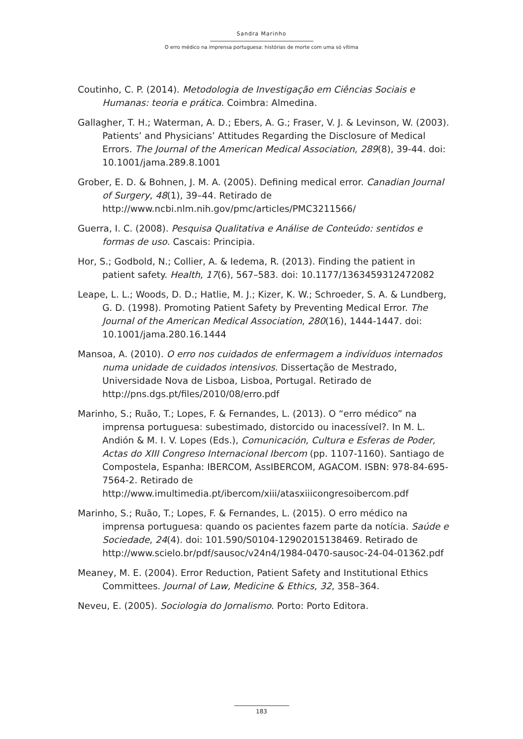Sandra Marinho
O erro médico na imprensa portuguesa: histórias de morte com uma só vítima
Coutinho, C. P. (2014). Metodologia de Investigação em Ciências Sociais e Humanas: teoria e prática. Coimbra: Almedina.
Gallagher, T. H.; Waterman, A. D.; Ebers, A. G.; Fraser, V. J. & Levinson, W. (2003). Patients’ and Physicians’ Attitudes Regarding the Disclosure of Medical Errors. The Journal of the American Medical Association, 289(8), 39-44. doi: 10.1001/jama.289.8.1001
Grober, E. D. & Bohnen, J. M. A. (2005). Defining medical error. Canadian Journal of Surgery, 48(1), 39–44. Retirado de http://www.ncbi.nlm.nih.gov/pmc/articles/PMC3211566/
Guerra, I. C. (2008). Pesquisa Qualitativa e Análise de Conteúdo: sentidos e formas de uso. Cascais: Principia.
Hor, S.; Godbold, N.; Collier, A. & Iedema, R. (2013). Finding the patient in patient safety. Health, 17(6), 567–583. doi: 10.1177/1363459312472082
Leape, L. L.; Woods, D. D.; Hatlie, M. J.; Kizer, K. W.; Schroeder, S. A. & Lundberg, G. D. (1998). Promoting Patient Safety by Preventing Medical Error. The Journal of the American Medical Association, 280(16), 1444-1447. doi: 10.1001/jama.280.16.1444
Mansoa, A. (2010). O erro nos cuidados de enfermagem a indivíduos internados numa unidade de cuidados intensivos. Dissertação de Mestrado, Universidade Nova de Lisboa, Lisboa, Portugal. Retirado de http://pns.dgs.pt/files/2010/08/erro.pdf
Marinho, S.; Ruão, T.; Lopes, F. & Fernandes, L. (2013). O “erro médico” na imprensa portuguesa: subestimado, distorcido ou inacessível?. In M. L. Andión & M. I. V. Lopes (Eds.), Comunicación, Cultura e Esferas de Poder, Actas do XIII Congreso Internacional Ibercom (pp. 1107-1160). Santiago de Compostela, Espanha: IBERCOM, AssIBERCOM, AGACOM. ISBN: 978-84-695-7564-2. Retirado de http://www.imultimedia.pt/ibercom/xiii/atasxiiicongresoibercom.pdf
Marinho, S.; Ruão, T.; Lopes, F. & Fernandes, L. (2015). O erro médico na imprensa portuguesa: quando os pacientes fazem parte da notícia. Saúde e Sociedade, 24(4). doi: 101.590/S0104-12902015138469. Retirado de http://www.scielo.br/pdf/sausoc/v24n4/1984-0470-sausoc-24-04-01362.pdf
Meaney, M. E. (2004). Error Reduction, Patient Safety and Institutional Ethics Committees. Journal of Law, Medicine & Ethics, 32, 358–364.
Neveu, E. (2005). Sociologia do Jornalismo. Porto: Porto Editora.
183